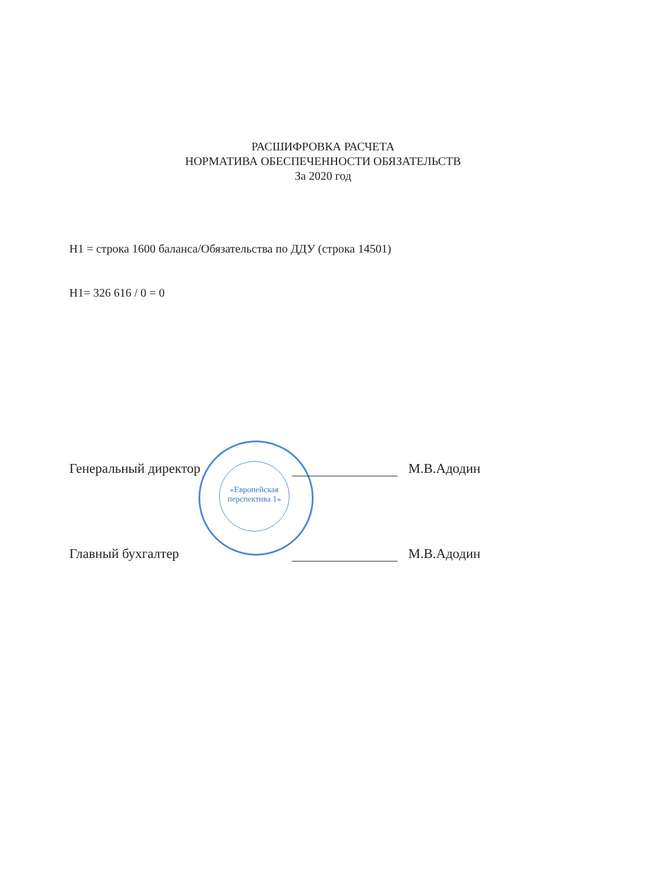РАСШИФРОВКА РАСЧЕТА
НОРМАТИВА ОБЕСПЕЧЕННОСТИ ОБЯЗАТЕЛЬСТВ
За 2020 год
Н1 = строка 1600 баланса/Обязательства по ДДУ (строка 14501)
Н1= 326 616 / 0 = 0
«Европейская перспектива 1»
Генеральный директор М.В.Адодин
Главный бухгалтер М.В.Адодин